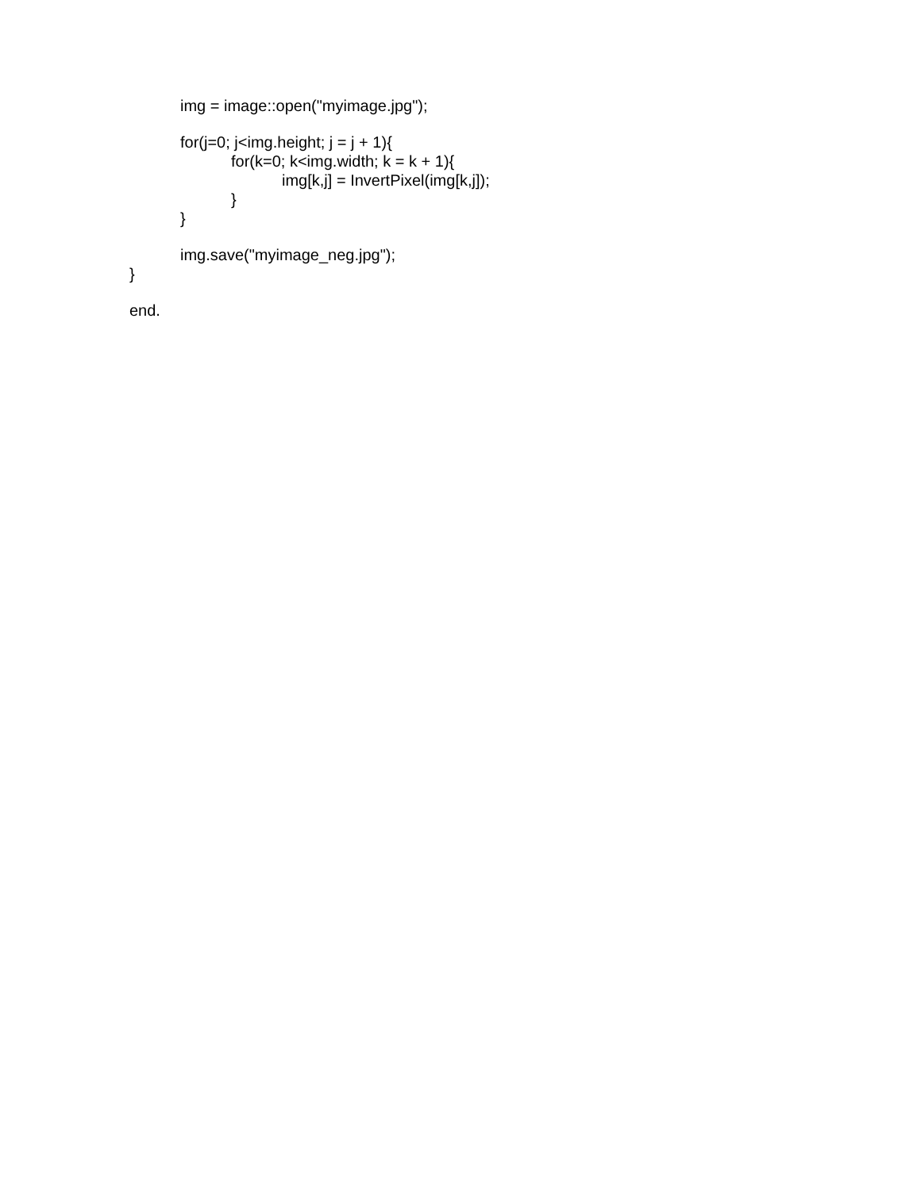img = image::open("myimage.jpg");
for(j=0; j<img.height; j = j + 1){
for(k=0; k<img.width; k = k + 1){
img[k,j] = InvertPixel(img[k,j]);
}
}
img.save("myimage_neg.jpg");
}
end.